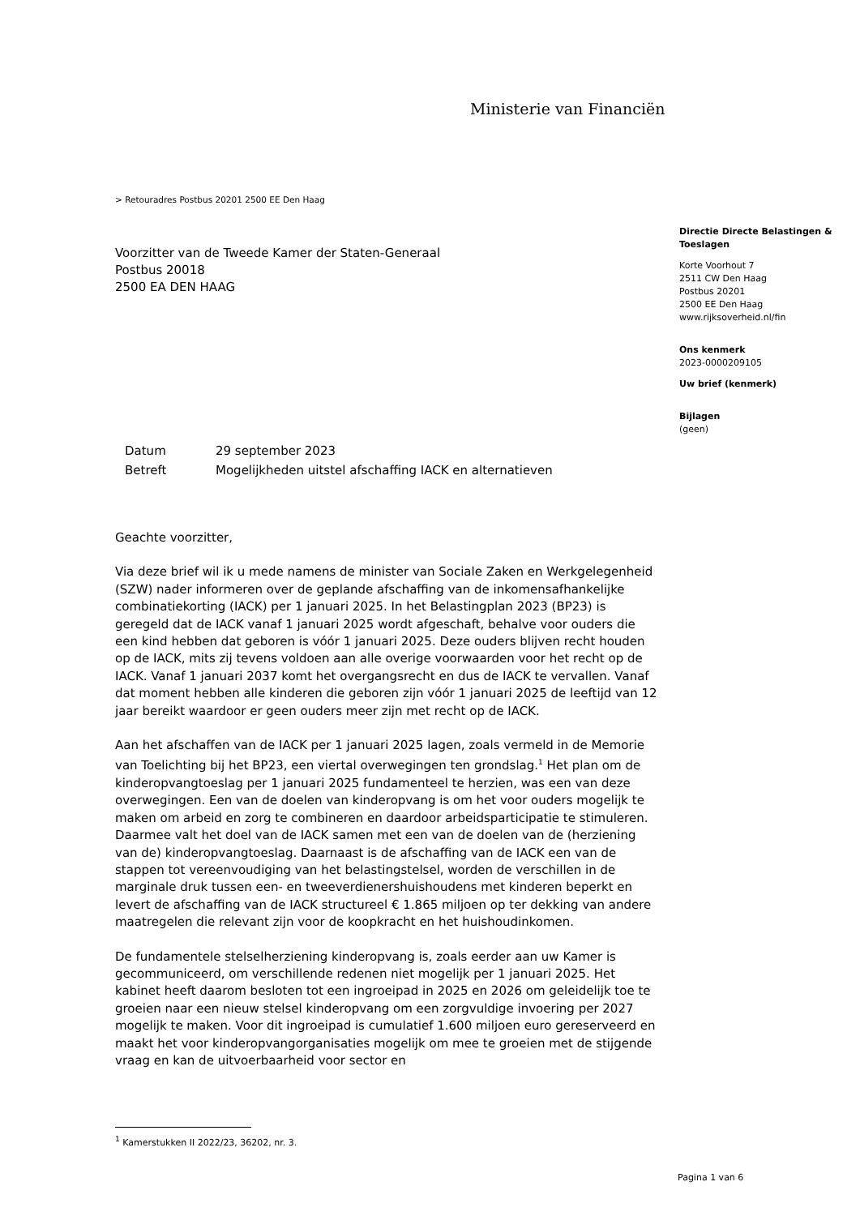Ministerie van Financiën
> Retouradres Postbus 20201 2500 EE Den Haag
Voorzitter van de Tweede Kamer der Staten-Generaal
Postbus 20018
2500 EA DEN HAAG
| Datum | 29 september 2023 |
| Betreft | Mogelijkheden uitstel afschaffing IACK en alternatieven |
Geachte voorzitter,
Via deze brief wil ik u mede namens de minister van Sociale Zaken en Werkgelegenheid (SZW) nader informeren over de geplande afschaffing van de inkomensafhankelijke combinatiekorting (IACK) per 1 januari 2025. In het Belastingplan 2023 (BP23) is geregeld dat de IACK vanaf 1 januari 2025 wordt afgeschaft, behalve voor ouders die een kind hebben dat geboren is vóór 1 januari 2025. Deze ouders blijven recht houden op de IACK, mits zij tevens voldoen aan alle overige voorwaarden voor het recht op de IACK. Vanaf 1 januari 2037 komt het overgangsrecht en dus de IACK te vervallen. Vanaf dat moment hebben alle kinderen die geboren zijn vóór 1 januari 2025 de leeftijd van 12 jaar bereikt waardoor er geen ouders meer zijn met recht op de IACK.
Aan het afschaffen van de IACK per 1 januari 2025 lagen, zoals vermeld in de Memorie van Toelichting bij het BP23, een viertal overwegingen ten grondslag.<sup>1</sup> Het plan om de kinderopvangtoeslag per 1 januari 2025 fundamenteel te herzien, was een van deze overwegingen. Een van de doelen van kinderopvang is om het voor ouders mogelijk te maken om arbeid en zorg te combineren en daardoor arbeidsparticipatie te stimuleren. Daarmee valt het doel van de IACK samen met een van de doelen van de (herziening van de) kinderopvangtoeslag. Daarnaast is de afschaffing van de IACK een van de stappen tot vereenvoudiging van het belastingstelsel, worden de verschillen in de marginale druk tussen een- en tweeverdienershuishoudens met kinderen beperkt en levert de afschaffing van de IACK structureel € 1.865 miljoen op ter dekking van andere maatregelen die relevant zijn voor de koopkracht en het huishoudinkomen.
De fundamentele stelselherziening kinderopvang is, zoals eerder aan uw Kamer is gecommuniceerd, om verschillende redenen niet mogelijk per 1 januari 2025. Het kabinet heeft daarom besloten tot een ingroeipad in 2025 en 2026 om geleidelijk toe te groeien naar een nieuw stelsel kinderopvang om een zorgvuldige invoering per 2027 mogelijk te maken. Voor dit ingroeipad is cumulatief 1.600 miljoen euro gereserveerd en maakt het voor kinderopvangorganisaties mogelijk om mee te groeien met de stijgende vraag en kan de uitvoerbaarheid voor sector en
Directie Directe Belastingen & Toeslagen
Korte Voorhout 7
2511 CW Den Haag
Postbus 20201
2500 EE Den Haag
www.rijksoverheid.nl/fin
Ons kenmerk
2023-0000209105
Uw brief (kenmerk)
Bijlagen
(geen)
<sup>1</sup> Kamerstukken II 2022/23, 36202, nr. 3.
Pagina 1 van 6